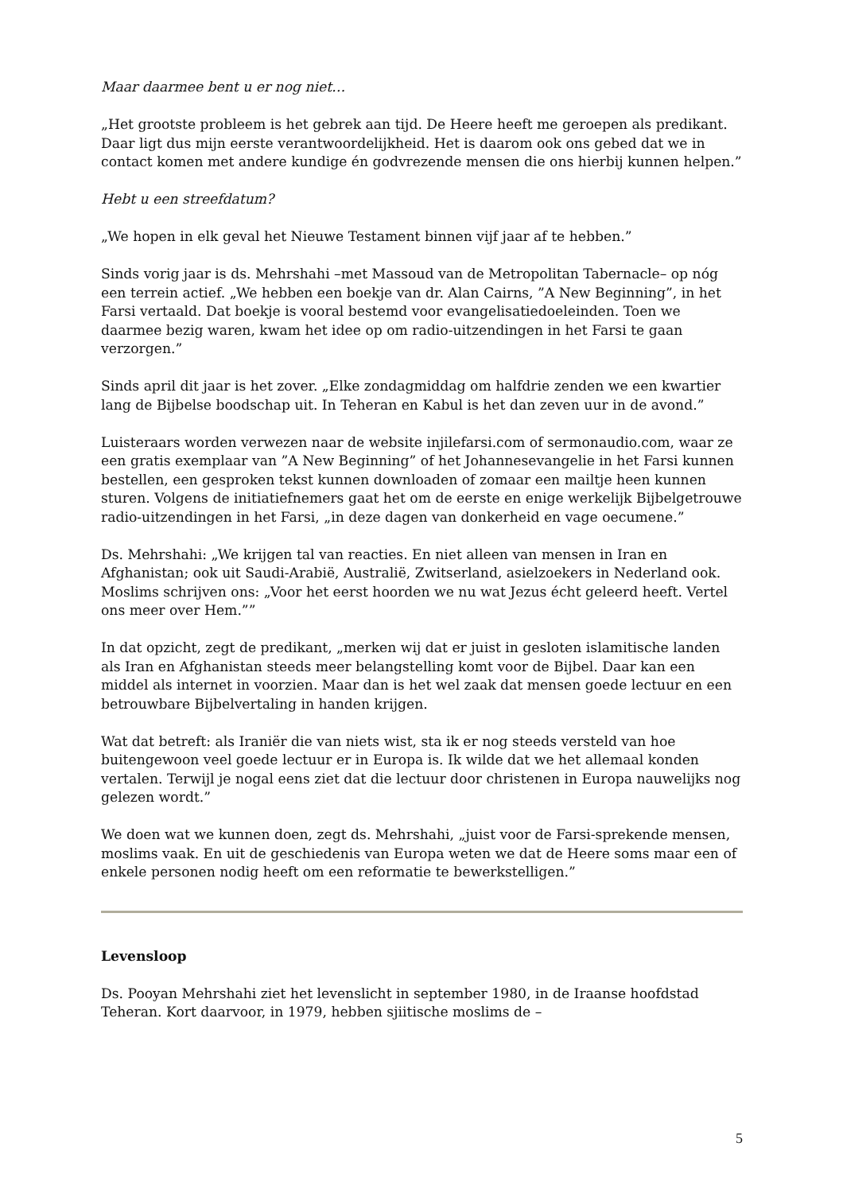Maar daarmee bent u er nog niet…
„Het grootste probleem is het gebrek aan tijd. De Heere heeft me geroepen als predikant. Daar ligt dus mijn eerste verantwoordelijkheid. Het is daarom ook ons gebed dat we in contact komen met andere kundige én godvrezende mensen die ons hierbij kunnen helpen.”
Hebt u een streefdatum?
„We hopen in elk geval het Nieuwe Testament binnen vijf jaar af te hebben.”
Sinds vorig jaar is ds. Mehrshahi –met Massoud van de Metropolitan Tabernacle– op nóg een terrein actief. „We hebben een boekje van dr. Alan Cairns, ”A New Beginning”, in het Farsi vertaald. Dat boekje is vooral bestemd voor evangelisatiedoeleinden. Toen we daarmee bezig waren, kwam het idee op om radio-uitzendingen in het Farsi te gaan verzorgen.”
Sinds april dit jaar is het zover. „Elke zondagmiddag om halfdrie zenden we een kwartier lang de Bijbelse boodschap uit. In Teheran en Kabul is het dan zeven uur in de avond.”
Luisteraars worden verwezen naar de website injilefarsi.com of sermonaudio.com, waar ze een gratis exemplaar van ”A New Beginning” of het Johannesevangelie in het Farsi kunnen bestellen, een gesproken tekst kunnen downloaden of zomaar een mailtje heen kunnen sturen. Volgens de initiatiefnemers gaat het om de eerste en enige werkelijk Bijbelgetrouwe radio-uitzendingen in het Farsi, „in deze dagen van donkerheid en vage oecumene.”
Ds. Mehrshahi: „We krijgen tal van reacties. En niet alleen van mensen in Iran en Afghanistan; ook uit Saudi-Arabië, Australië, Zwitserland, asielzoekers in Nederland ook. Moslims schrijven ons: „Voor het eerst hoorden we nu wat Jezus écht geleerd heeft. Vertel ons meer over Hem.””
In dat opzicht, zegt de predikant, „merken wij dat er juist in gesloten islamitische landen als Iran en Afghanistan steeds meer belangstelling komt voor de Bijbel. Daar kan een middel als internet in voorzien. Maar dan is het wel zaak dat mensen goede lectuur en een betrouwbare Bijbelvertaling in handen krijgen.
Wat dat betreft: als Iraniër die van niets wist, sta ik er nog steeds versteld van hoe buitengewoon veel goede lectuur er in Europa is. Ik wilde dat we het allemaal konden vertalen. Terwijl je nogal eens ziet dat die lectuur door christenen in Europa nauwelijks nog gelezen wordt.”
We doen wat we kunnen doen, zegt ds. Mehrshahi, „juist voor de Farsi-sprekende mensen, moslims vaak. En uit de geschiedenis van Europa weten we dat de Heere soms maar een of enkele personen nodig heeft om een reformatie te bewerkstelligen.”
Levensloop
Ds. Pooyan Mehrshahi ziet het levenslicht in september 1980, in de Iraanse hoofdstad Teheran. Kort daarvoor, in 1979, hebben sjiitische moslims de –
5